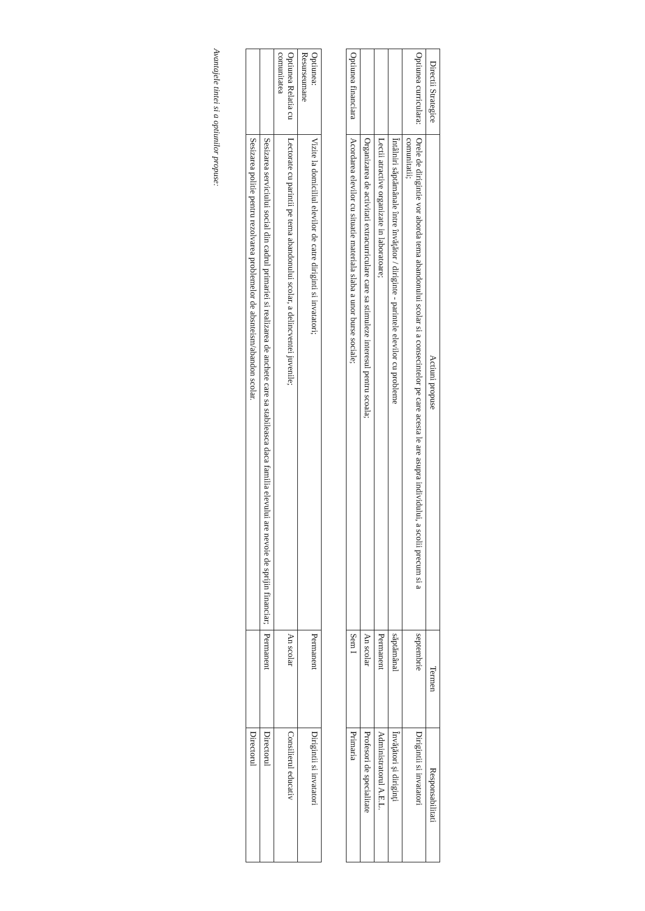| Directii Strategice | Actiuni propuse | Termen | Responsabilitati |
| --- | --- | --- | --- |
| Optiunea curriculara: | Orele de dirigintie vor aborda tema abandonului scolar si a consecintelor pe care acesta le are asupra individului, a scolii precum si a comunitatii; | septembrie | Dirigintii si invatatori |
| | Întâlniri săptămânale între învăţător / diriginte - parintele elevilor cu probleme | săptămânal | Învăţători şi diriginţi |
| | Lectii atractive organizate in laboratoare; | Permanent | Administratorul A.E.L. |
| | Organizarea de activitati extracurriculare care sa stimuleze interesul pentru scoala; | An scolar | Profesori de specialitate |
| Optiunea financiara | Acordarea elevilor cu situatie materiala slaba a unor burse sociale; | Sem I | Primaria |
| Optiunea: Resurseumane | Vizite la domiciliul elevilor de catre diriginti si invatatori; | Permanent | Dirigintii si invatatori |
| Optiunea Relatia cu comunitatea | Lectorate cu parintii pe tema abandonului scolar, a delincventei juvenile; | An scolar | Consilierul educativ |
| | Sesizarea serviciului social din cadrul primariei si realizarea de anchete care sa stabileasca daca familia elevului are nevoie de sprijin financiar; | Permanent | Directorul |
| | Sesizarea politie pentru rezolvarea problemelor de absnteism/abandon scolar. | | Directorul |
Avantajele tintei si a optiunilor propuse: